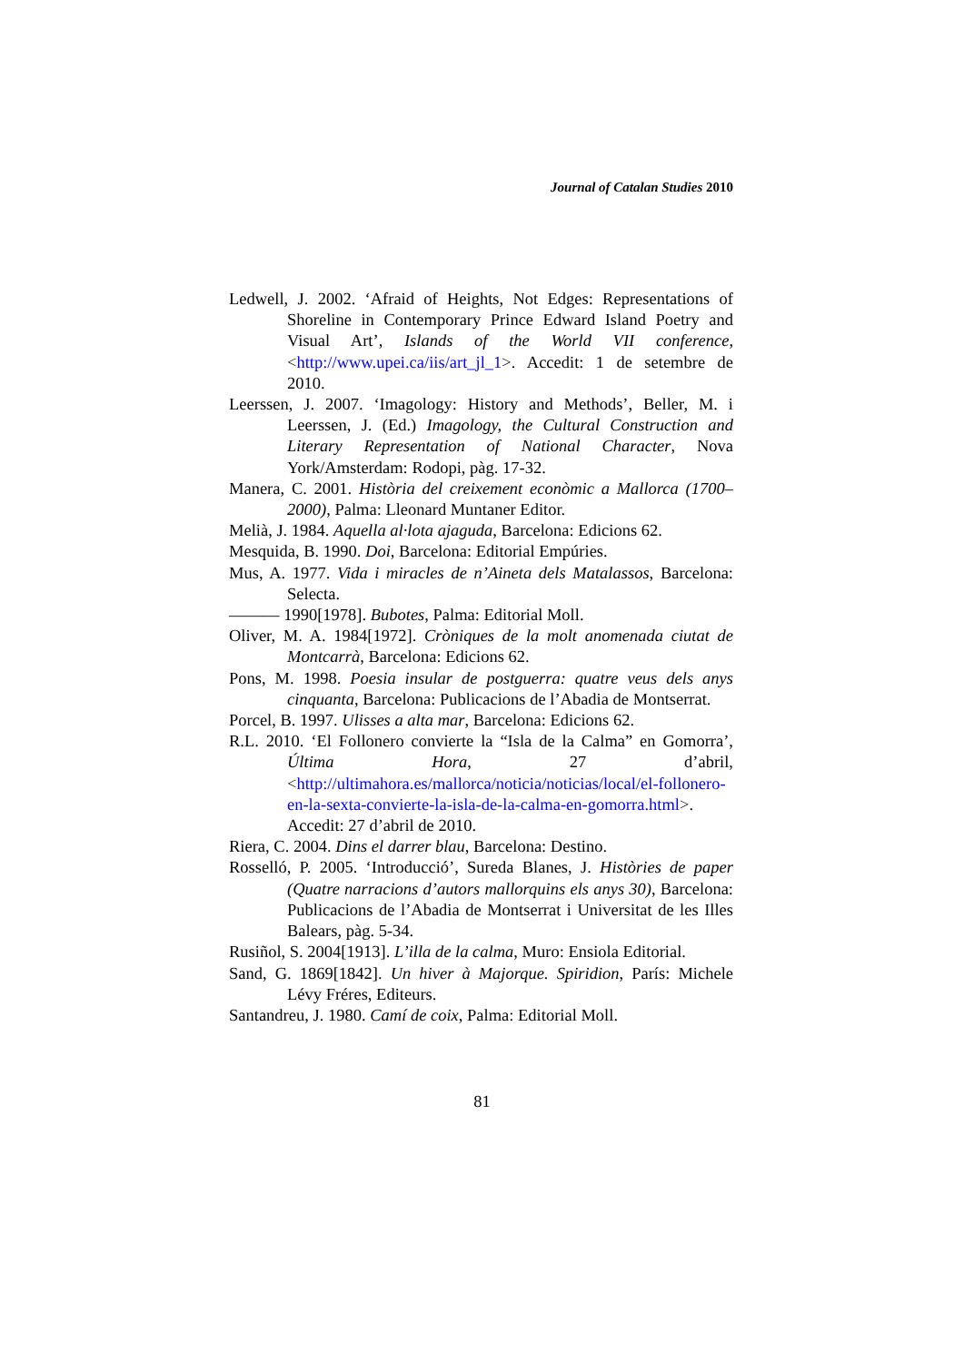Journal of Catalan Studies 2010
Ledwell, J. 2002. ‘Afraid of Heights, Not Edges: Representations of Shoreline in Contemporary Prince Edward Island Poetry and Visual Art’, Islands of the World VII conference, <http://www.upei.ca/iis/art_jl_1>. Accedit: 1 de setembre de 2010.
Leerssen, J. 2007. ‘Imagology: History and Methods’, Beller, M. i Leerssen, J. (Ed.) Imagology, the Cultural Construction and Literary Representation of National Character, Nova York/Amsterdam: Rodopi, pàg. 17-32.
Manera, C. 2001. Història del creixement econòmic a Mallorca (1700–2000), Palma: Lleonard Muntaner Editor.
Melià, J. 1984. Aquella al·lota ajaguda, Barcelona: Edicions 62.
Mesquida, B. 1990. Doi, Barcelona: Editorial Empúries.
Mus, A. 1977. Vida i miracles de n’Aineta dels Matalassos, Barcelona: Selecta.
——— 1990[1978]. Bubotes, Palma: Editorial Moll.
Oliver, M. A. 1984[1972]. Cròniques de la molt anomenada ciutat de Montcarrà, Barcelona: Edicions 62.
Pons, M. 1998. Poesia insular de postguerra: quatre veus dels anys cinquanta, Barcelona: Publicacions de l’Abadia de Montserrat.
Porcel, B. 1997. Ulisses a alta mar, Barcelona: Edicions 62.
R.L. 2010. ‘El Follonero convierte la “Isla de la Calma” en Gomorra’, Última Hora, 27 d’abril, <http://ultimahora.es/mallorca/noticia/noticias/local/el-follonero-en-la-sexta-convierte-la-isla-de-la-calma-en-gomorra.html>. Accedit: 27 d’abril de 2010.
Riera, C. 2004. Dins el darrer blau, Barcelona: Destino.
Rosselló, P. 2005. ‘Introducció’, Sureda Blanes, J. Històries de paper (Quatre narracions d’autors mallorquins els anys 30), Barcelona: Publicacions de l’Abadia de Montserrat i Universitat de les Illes Balears, pàg. 5-34.
Rusiñol, S. 2004[1913]. L’illa de la calma, Muro: Ensiola Editorial.
Sand, G. 1869[1842]. Un hiver à Majorque. Spiridion, París: Michele Lévy Fréres, Editeurs.
Santandreu, J. 1980. Camí de coix, Palma: Editorial Moll.
81